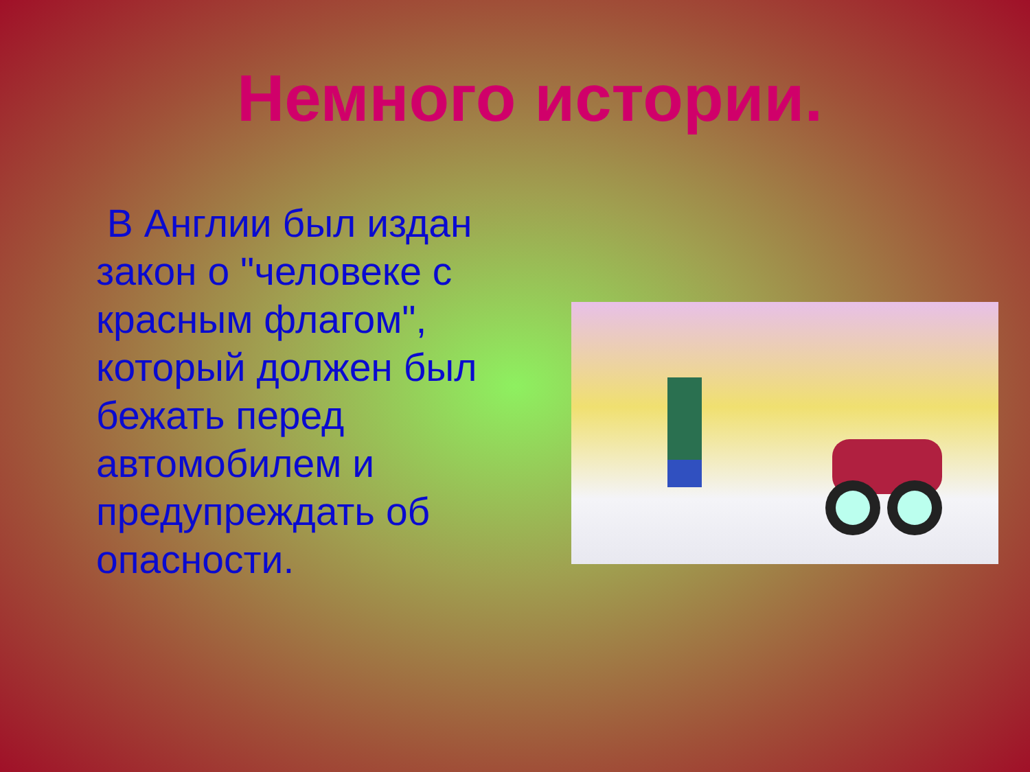Немного истории.
В Англии был издан закон о "человеке с красным флагом", который должен был бежать перед автомобилем и предупреждать об опасности.